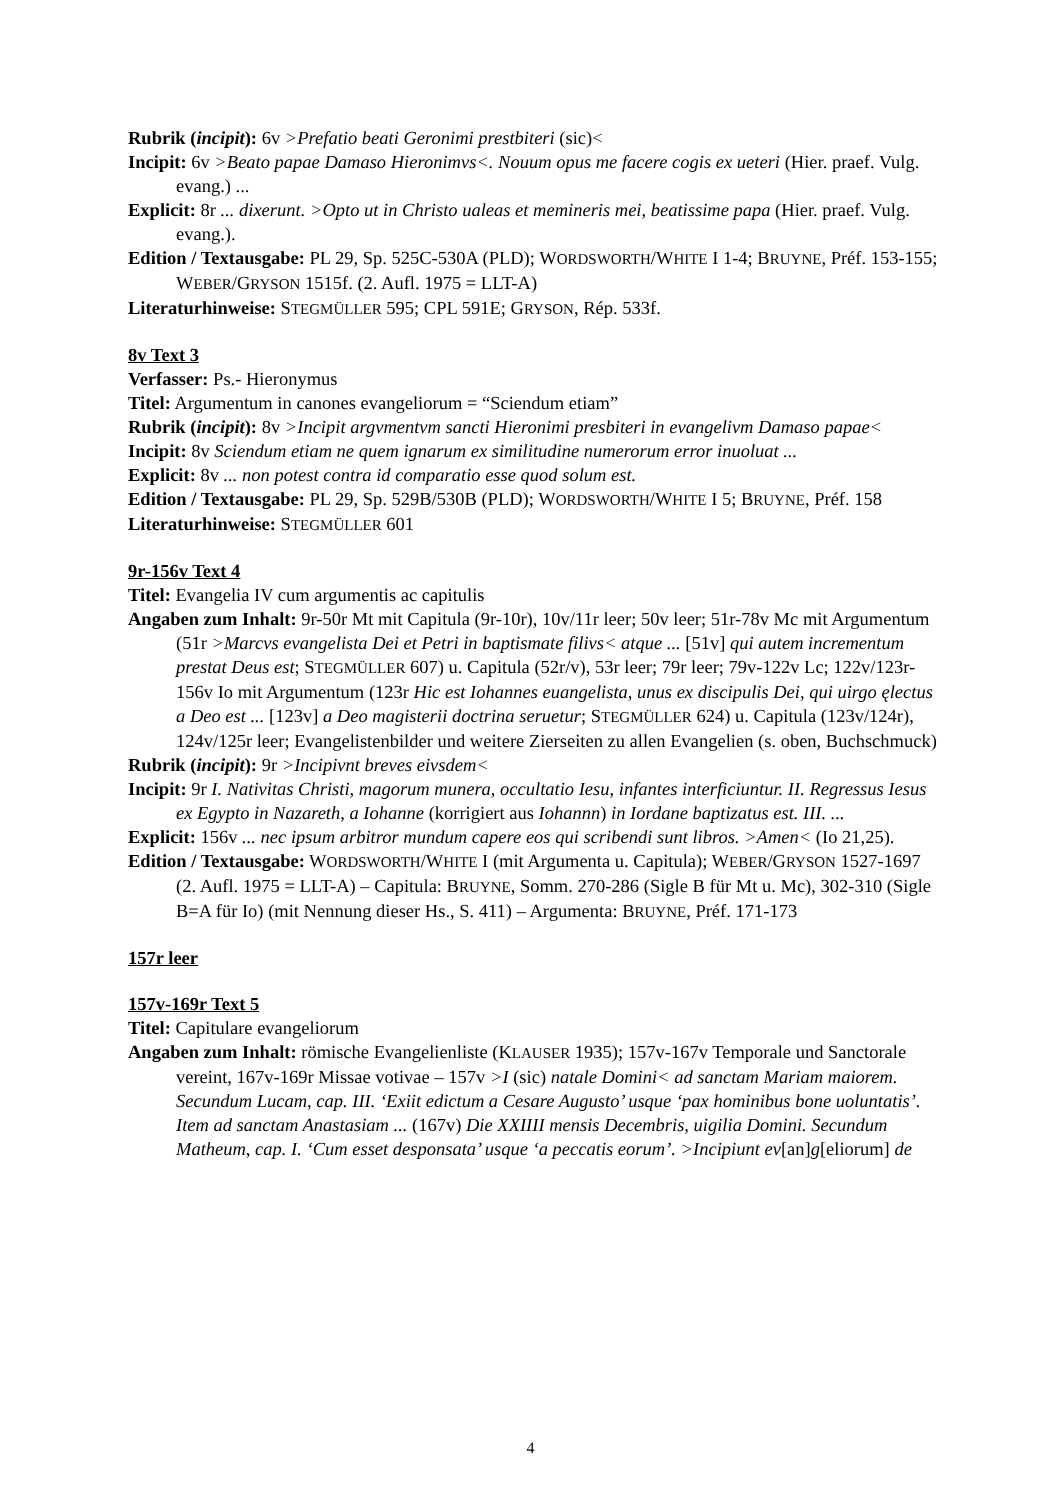Rubrik (incipit): 6v >Prefatio beati Geronimi prestbiteri (sic)<
Incipit: 6v >Beato papae Damaso Hieronimvs<. Nouum opus me facere cogis ex ueteri (Hier. praef. Vulg. evang.) ...
Explicit: 8r ... dixerunt. >Opto ut in Christo ualeas et memineris mei, beatissime papa (Hier. praef. Vulg. evang.).
Edition / Textausgabe: PL 29, Sp. 525C-530A (PLD); WORDSWORTH/WHITE I 1-4; BRUYNE, Préf. 153-155; WEBER/GRYSON 1515f. (2. Aufl. 1975 = LLT-A)
Literaturhinweise: STEGMÜLLER 595; CPL 591E; GRYSON, Rép. 533f.
8v Text 3
Verfasser: Ps.- Hieronymus
Titel: Argumentum in canones evangeliorum = “Sciendum etiam”
Rubrik (incipit): 8v >Incipit argvmentvm sancti Hieronimi presbiteri in evangelivm Damaso papae<
Incipit: 8v Sciendum etiam ne quem ignarum ex similitudine numerorum error inuoluat ...
Explicit: 8v ... non potest contra id comparatio esse quod solum est.
Edition / Textausgabe: PL 29, Sp. 529B/530B (PLD); WORDSWORTH/WHITE I 5; BRUYNE, Préf. 158
Literaturhinweise: STEGMÜLLER 601
9r-156v Text 4
Titel: Evangelia IV cum argumentis ac capitulis
Angaben zum Inhalt: 9r-50r Mt mit Capitula (9r-10r), 10v/11r leer; 50v leer; 51r-78v Mc mit Argumentum (51r >Marcvs evangelista Dei et Petri in baptismate filivs< atque ... [51v] qui autem incrementum prestat Deus est; STEGMÜLLER 607) u. Capitula (52r/v), 53r leer; 79r leer; 79v-122v Lc; 122v/123r-156v Io mit Argumentum (123r Hic est Iohannes euangelista, unus ex discipulis Dei, qui uirgo ęlectus a Deo est ... [123v] a Deo magisterii doctrina seruetur; STEGMÜLLER 624) u. Capitula (123v/124r), 124v/125r leer; Evangelistenbilder und weitere Zierseiten zu allen Evangelien (s. oben, Buchschmuck)
Rubrik (incipit): 9r >Incipivnt breves eivsdem<
Incipit: 9r I. Nativitas Christi, magorum munera, occultatio Iesu, infantes interficiuntur. II. Regressus Iesus ex Egypto in Nazareth, a Iohanne (korrigiert aus Iohannn) in Iordane baptizatus est. III. ...
Explicit: 156v ... nec ipsum arbitror mundum capere eos qui scribendi sunt libros. >Amen< (Io 21,25).
Edition / Textausgabe: WORDSWORTH/WHITE I (mit Argumenta u. Capitula); WEBER/GRYSON 1527-1697 (2. Aufl. 1975 = LLT-A) – Capitula: BRUYNE, Somm. 270-286 (Sigle B für Mt u. Mc), 302-310 (Sigle B=A für Io) (mit Nennung dieser Hs., S. 411) – Argumenta: BRUYNE, Préf. 171-173
157r leer
157v-169r Text 5
Titel: Capitulare evangeliorum
Angaben zum Inhalt: römische Evangelienliste (KLAUSER 1935); 157v-167v Temporale und Sanctorale vereint, 167v-169r Missae votivae – 157v >I (sic) natale Domini< ad sanctam Mariam maiorem. Secundum Lucam, cap. III. ‘Exiit edictum a Cesare Augusto’ usque ‘pax hominibus bone uoluntatis’. Item ad sanctam Anastasiam ... (167v) Die XXIIII mensis Decembris, uigilia Domini. Secundum Matheum, cap. I. ‘Cum esset desponsata’ usque ‘a peccatis eorum’. >Incipiunt ev[an]g[eliorum] de
4